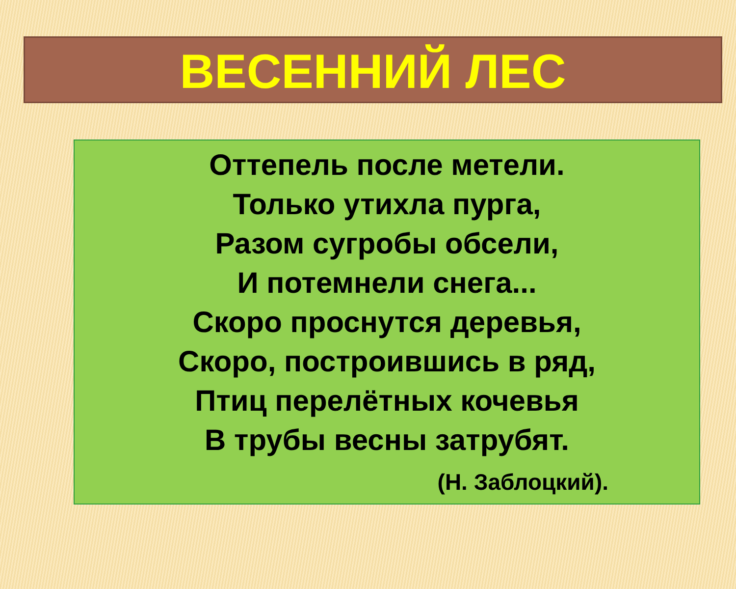ВЕСЕННИЙ ЛЕС
Оттепель после метели.
Только утихла пурга,
Разом сугробы обсели,
И потемнели снега...
Скоро проснутся деревья,
Скоро, построившись в ряд,
Птиц перелётных кочевья
В трубы весны затрубят.
(Н. Заблоцкий).